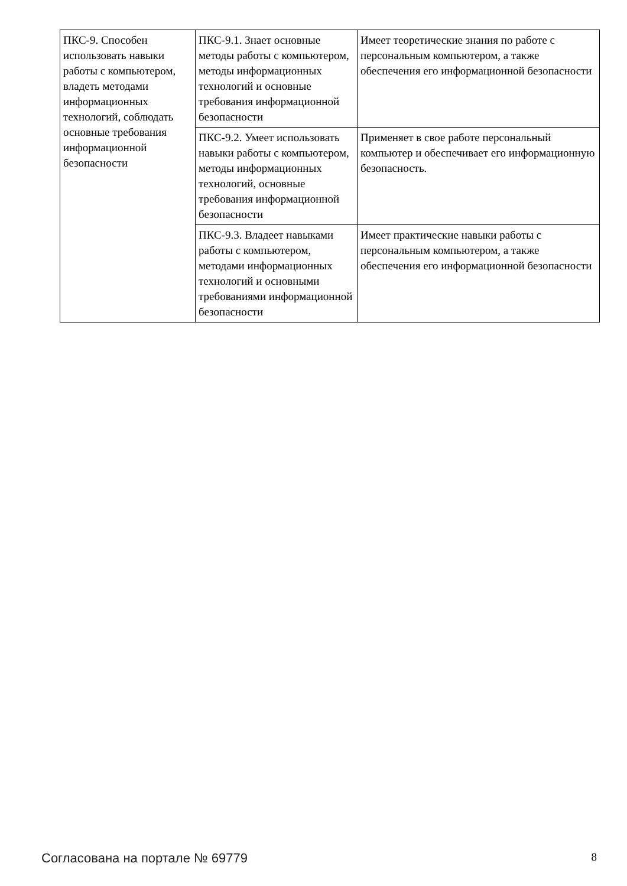| ПКС-9. Способен использовать навыки работы с компьютером, владеть методами информационных технологий, соблюдать основные требования информационной безопасности | ПКС-9.1. Знает основные методы работы с компьютером, методы информационных технологий и основные требования информационной безопасности | Имеет теоретические знания по работе с персональным компьютером, а также обеспечения его информационной безопасности |
| | ПКС-9.2. Умеет использовать навыки работы с компьютером, методы информационных технологий, основные требования информационной безопасности | Применяет в свое работе персональный компьютер и обеспечивает его информационную безопасность. |
| | ПКС-9.3. Владеет навыками работы с компьютером, методами информационных технологий и основными требованиями информационной безопасности | Имеет практические навыки работы с персональным компьютером, а также обеспечения его информационной безопасности |
Согласована на портале № 69779 8